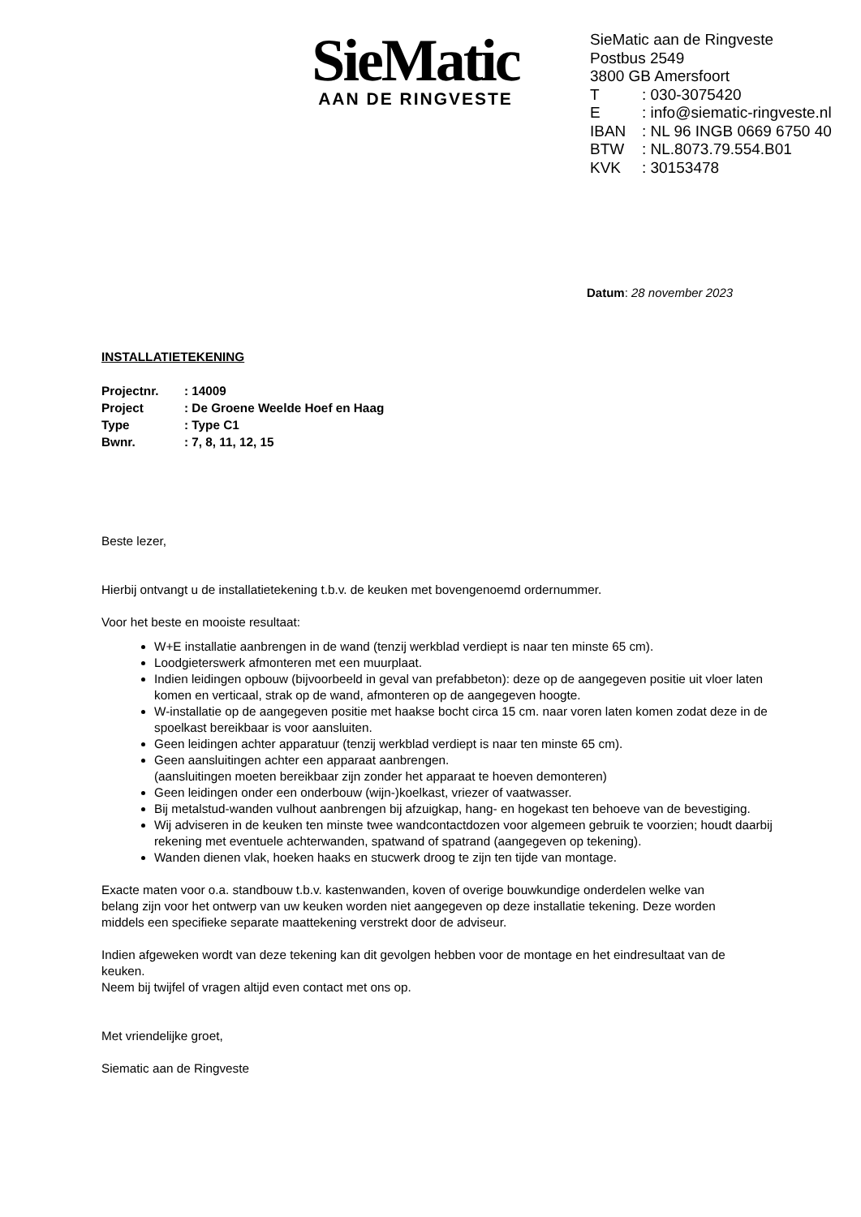SieMatic
AAN DE RINGVESTE
SieMatic aan de Ringveste
Postbus 2549
3800 GB Amersfoort
| T | : 030-3075420 |
| E | : info@siematic-ringveste.nl |
| IBAN | : NL 96 INGB 0669 6750 40 |
| BTW | : NL.8073.79.554.B01 |
| KVK | : 30153478 |
Datum: 28 november 2023
INSTALLATIETEKENING
| Projectnr. | : 14009 |
| Project | : De Groene Weelde Hoef en Haag |
| Type | : Type C1 |
| Bwnr. | : 7, 8, 11, 12, 15 |
Beste lezer,
Hierbij ontvangt u de installatietekening t.b.v. de keuken met bovengenoemd ordernummer.
Voor het beste en mooiste resultaat:
W+E installatie aanbrengen in de wand (tenzij werkblad verdiept is naar ten minste 65 cm).
Loodgieterswerk afmonteren met een muurplaat.
Indien leidingen opbouw (bijvoorbeeld in geval van prefabbeton): deze op de aangegeven positie uit vloer laten komen en verticaal, strak op de wand, afmonteren op de aangegeven hoogte.
W-installatie op de aangegeven positie met haakse bocht circa 15 cm. naar voren laten komen zodat deze in de spoelkast bereikbaar is voor aansluiten.
Geen leidingen achter apparatuur (tenzij werkblad verdiept is naar ten minste 65 cm).
Geen aansluitingen achter een apparaat aanbrengen.
(aansluitingen moeten bereikbaar zijn zonder het apparaat te hoeven demonteren)
Geen leidingen onder een onderbouw (wijn-)koelkast, vriezer of vaatwasser.
Bij metalstud-wanden vulhout aanbrengen bij afzuigkap, hang- en hogekast ten behoeve van de bevestiging.
Wij adviseren in de keuken ten minste twee wandcontactdozen voor algemeen gebruik te voorzien; houdt daarbij rekening met eventuele achterwanden, spatwand of spatrand (aangegeven op tekening).
Wanden dienen vlak, hoeken haaks en stucwerk droog te zijn ten tijde van montage.
Exacte maten voor o.a. standbouw t.b.v. kastenwanden, koven of overige bouwkundige onderdelen welke van belang zijn voor het ontwerp van uw keuken worden niet aangegeven op deze installatie tekening. Deze worden middels een specifieke separate maattekening verstrekt door de adviseur.
Indien afgeweken wordt van deze tekening kan dit gevolgen hebben voor de montage en het eindresultaat van de keuken.
Neem bij twijfel of vragen altijd even contact met ons op.
Met vriendelijke groet,
Siematic aan de Ringveste